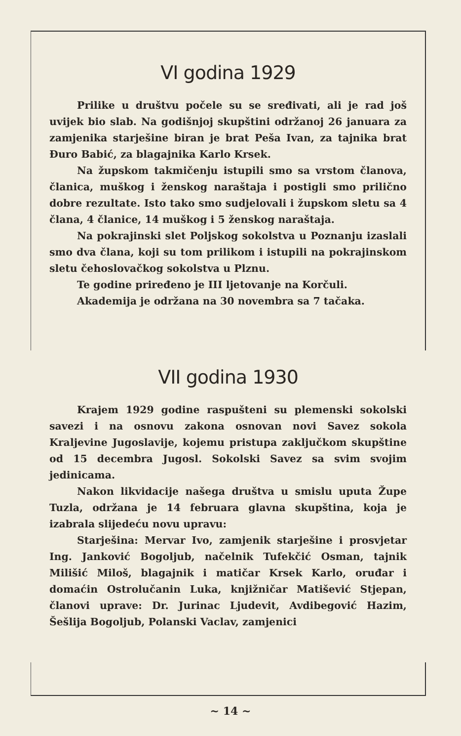VI godina 1929
Prilike u društvu počele su se sređivati, ali je rad još uvijek bio slab. Na godišnjoj skupštini održanoj 26 januara za zamjenika starješine biran je brat Peša Ivan, za tajnika brat Đuro Babić, za blagajnika Karlo Krsek.
Na župskom takmičenju istupili smo sa vrstom članova, članica, muškog i ženskog naraštaja i postigli smo prilično dobre rezultate. Isto tako smo sudjelovali i župskom sletu sa 4 člana, 4 članice, 14 muškog i 5 ženskog naraštaja.
Na pokrajinski slet Poljskog sokolstva u Poznanju izaslali smo dva člana, koji su tom prilikom i istupili na pokrajinskom sletu čehoslovačkog sokolstva u Plznu.
Te godine priređeno je III ljetovanje na Korčuli.
Akademija je održana na 30 novembra sa 7 tačaka.
VII godina 1930
Krajem 1929 godine raspušteni su plemenski sokolski savezi i na osnovu zakona osnovan novi Savez sokola Kraljevine Jugoslavije, kojemu pristupa zaključkom skupštine od 15 decembra Jugosl. Sokolski Savez sa svim svojim jedinicama.
Nakon likvidacije našega društva u smislu uputa Župe Tuzla, održana je 14 februara glavna skupština, koja je izabrala slijedeću novu upravu:
Starješina: Mervar Ivo, zamjenik starješine i prosvjetar Ing. Janković Bogoljub, načelnik Tufekčić Osman, tajnik Milišić Miloš, blagajnik i matičar Krsek Karlo, oruđar i domaćin Ostrolučanin Luka, knjižničar Matišević Stjepan, članovi uprave: Dr. Jurinac Ljudevit, Avdibegović Hazim, Šešlija Bogoljub, Polanski Vaclav, zamjenici
~ 14 ~